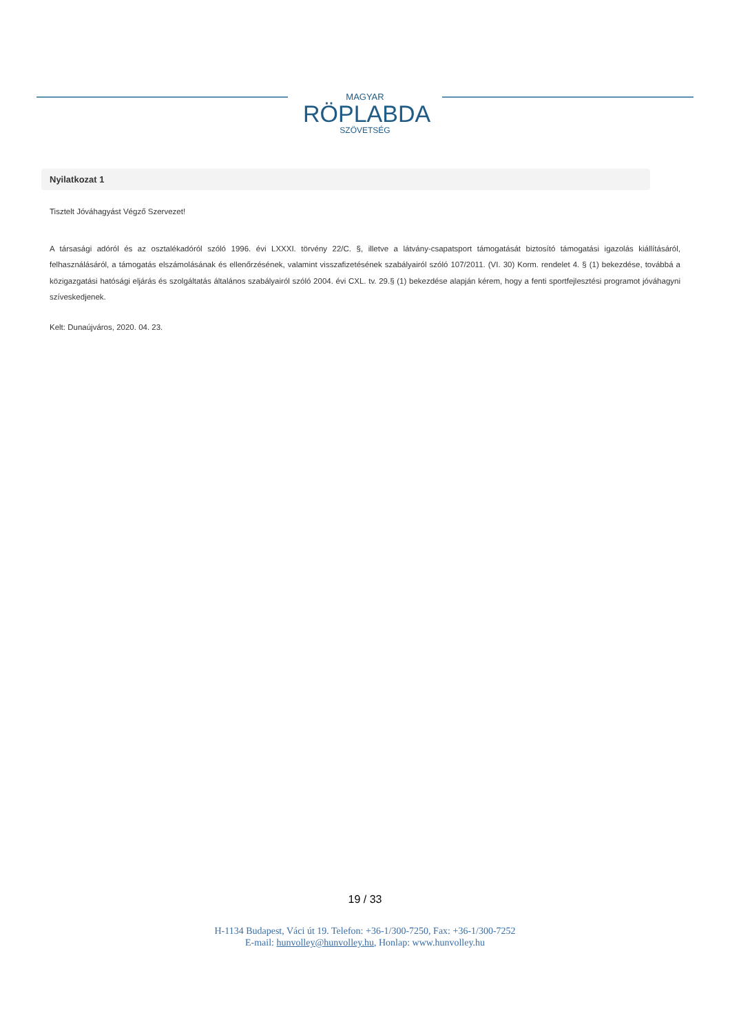MAGYAR
RÖPLABDA
SZÖVETSÉG
Nyilatkozat 1
Tisztelt Jóváhagyást Végző Szervezet!
A társasági adóról és az osztalékadóról szóló 1996. évi LXXXI. törvény 22/C. §, illetve a látvány-csapatsport támogatását biztosító támogatási igazolás kiállításáról, felhasználásáról, a támogatás elszámolásának és ellenőrzésének, valamint visszafizetésének szabályairól szóló 107/2011. (VI. 30) Korm. rendelet 4. § (1) bekezdése, továbbá a közigazgatási hatósági eljárás és szolgáltatás általános szabályairól szóló 2004. évi CXL. tv. 29.§ (1) bekezdése alapján kérem, hogy a fenti sportfejlesztési programot jóváhagyni szíveskedjenek.
Kelt: Dunaújváros, 2020. 04. 23.
19 / 33
H-1134 Budapest, Váci út 19. Telefon: +36-1/300-7250, Fax: +36-1/300-7252
E-mail: hunvolley@hunvolley.hu, Honlap: www.hunvolley.hu